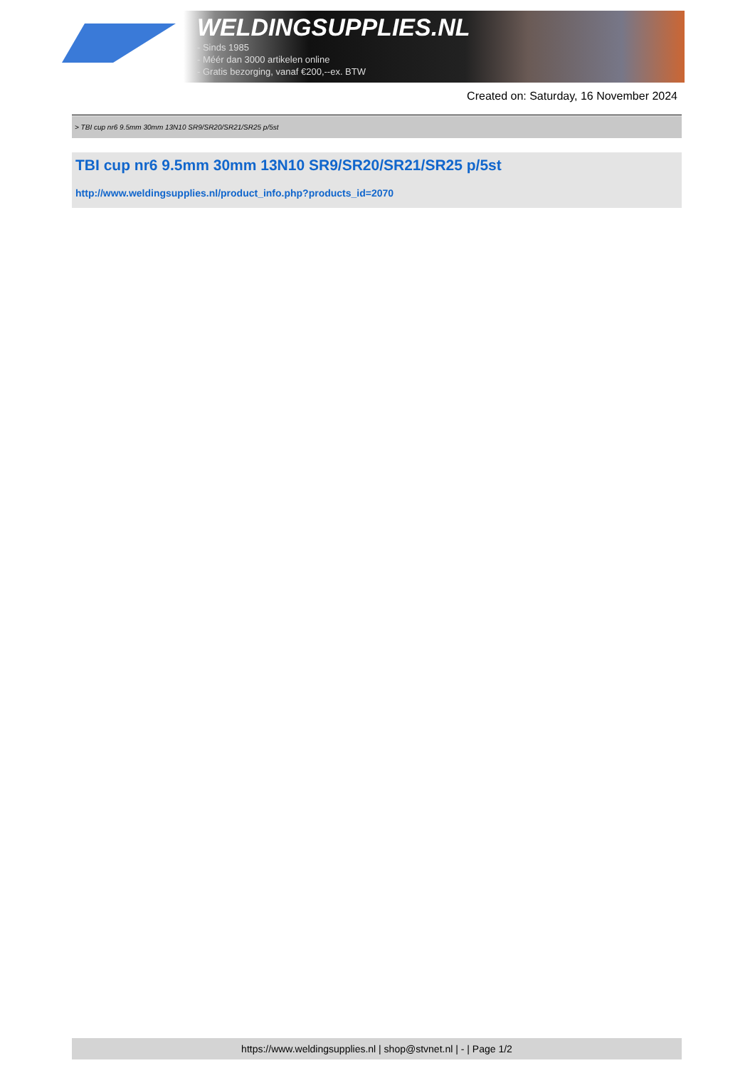WELDINGSUPPLIES.NL
- Sinds 1985
- Méér dan 3000 artikelen online
- Gratis bezorging, vanaf €200,--ex. BTW
Created on: Saturday, 16 November 2024
> TBI cup nr6 9.5mm 30mm 13N10 SR9/SR20/SR21/SR25 p/5st
TBI cup nr6 9.5mm 30mm 13N10 SR9/SR20/SR21/SR25 p/5st
http://www.weldingsupplies.nl/product_info.php?products_id=2070
https://www.weldingsupplies.nl | shop@stvnet.nl | - | Page 1/2